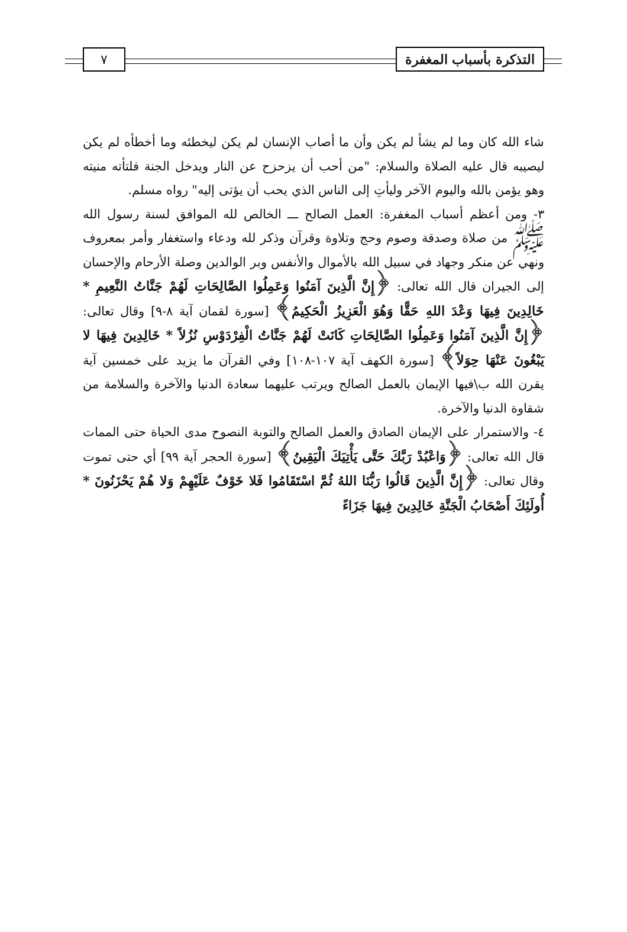التذكرة بأسباب المغفرة ٧
شاء الله كان وما لم يشأ لم يكن وأن ما أصاب الإنسان لم يكن ليخطئه وما أخطأه لم يكن ليصيبه قال عليه الصلاة والسلام: "من أحب أن يزحزح عن النار ويدخل الجنة فلتأته منيته وهو يؤمن بالله واليوم الآخر وليأتِ إلى الناس الذي يحب أن يؤتى إليه" رواه مسلم.
٣- ومن أعظم أسباب المغفرة: العمل الصالح ـــ الخالص لله الموافق لسنة رسول الله ﷺ من صلاة وصدقة وصوم وحج وتلاوة وقرآن وذكر لله ودعاء واستغفار وأمر بمعروف ونهي عن منكر وجهاد في سبيل الله بالأموال والأنفس وبر الوالدين وصلة الأرحام والإحسان إلى الجيران قال الله تعالى: ﴿إِنَّ الَّذِينَ آمَنُوا وَعَمِلُوا الصَّالِحَاتِ لَهُمْ جَنَّاتُ النَّعِيمِ * خَالِدِينَ فِيهَا وَعْدَ اللهِ حَقًّا وَهُوَ الْعَزِيزُ الْحَكِيمُ﴾ [سورة لقمان آية ٨-٩] وقال تعالى: ﴿إِنَّ الَّذِينَ آمَنُوا وَعَمِلُوا الصَّالِحَاتِ كَانَتْ لَهُمْ جَنَّاتُ الْفِرْدَوْسِ نُزُلاً * خَالِدِينَ فِيهَا لا يَبْغُونَ عَنْهَا حِوَلاً﴾ [سورة الكهف آية ١٠٧-١٠٨] وفي القرآن ما يزيد على خمسين آية يقرن الله ب\فيها الإيمان بالعمل الصالح ويرتب عليهما سعادة الدنيا والآخرة والسلامة من شقاوة الدنيا والآخرة.
٤- والاستمرار على الإيمان الصادق والعمل الصالح والتوبة النصوح مدى الحياة حتى الممات قال الله تعالى: ﴿وَاعْبُدْ رَبَّكَ حَتَّى يَأْتِيَكَ الْيَقِينُ﴾ [سورة الحجر آية ٩٩] أي حتى تموت وقال تعالى: ﴿إِنَّ الَّذِينَ قَالُوا رَبُّنَا اللهُ ثُمَّ اسْتَقَامُوا فَلا خَوْفٌ عَلَيْهِمْ وَلا هُمْ يَحْزَنُونَ * أُولَئِكَ أَصْحَابُ الْجَنَّةِ خَالِدِينَ فِيهَا جَزَاءً